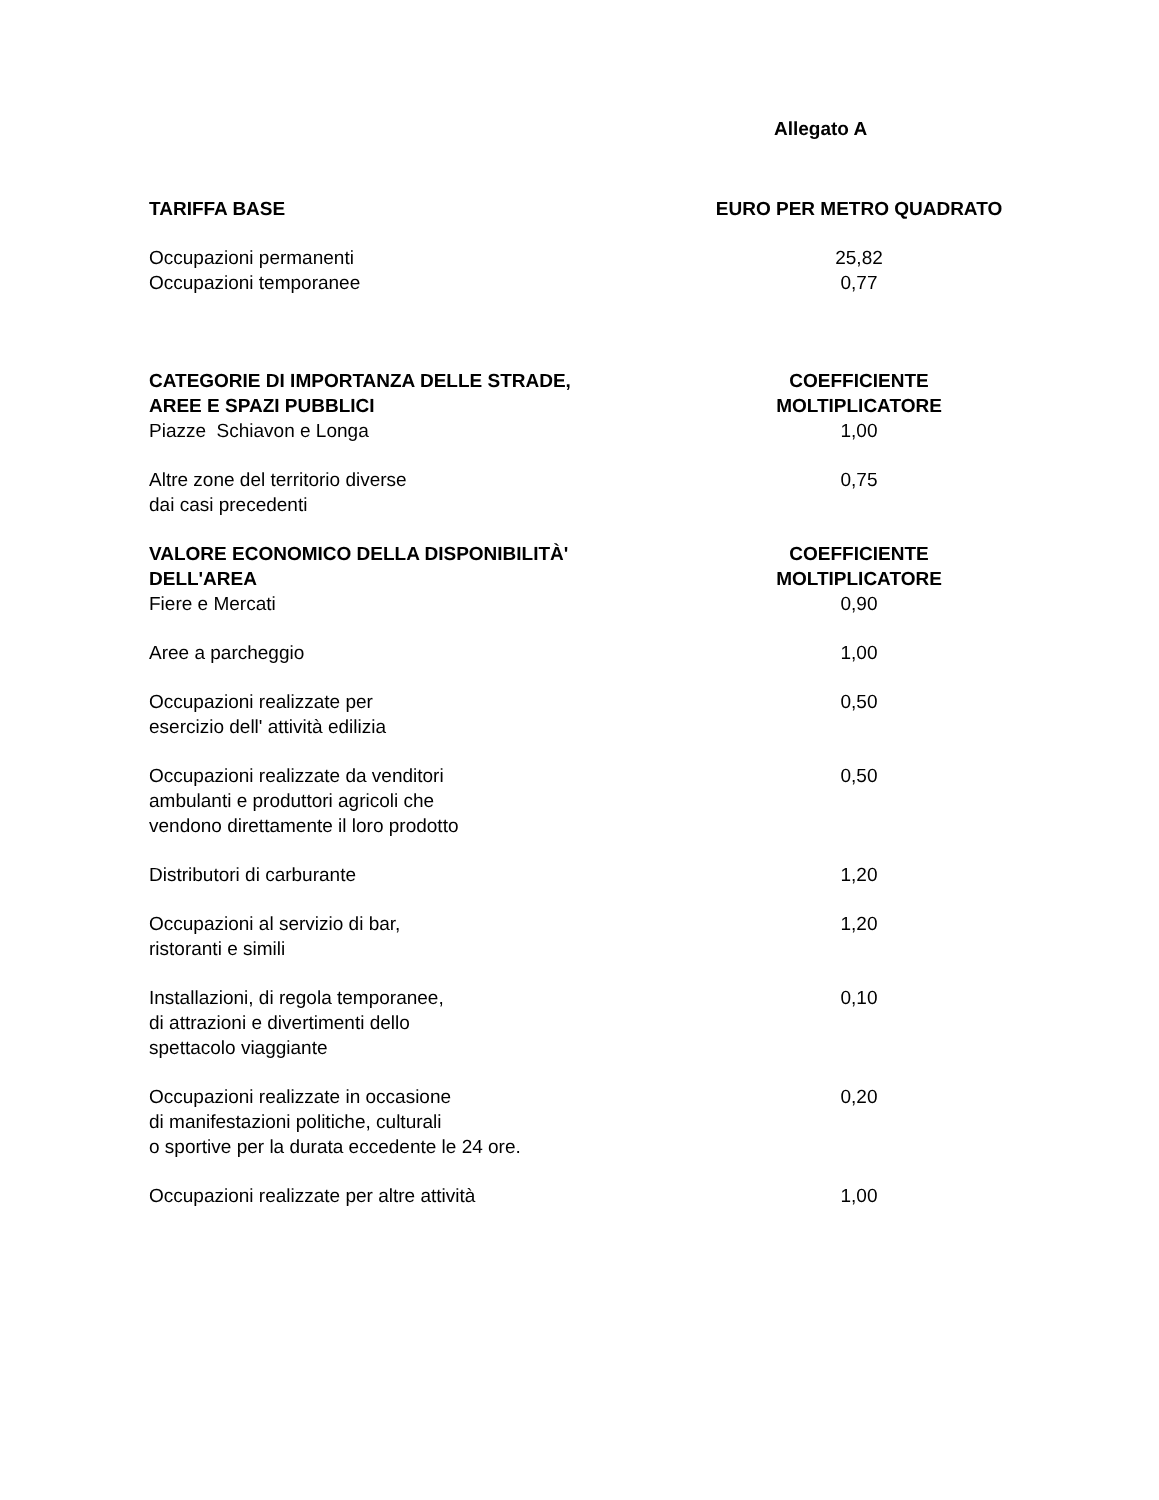Allegato A
| TARIFFA BASE | EURO PER METRO QUADRATO |
| --- | --- |
| Occupazioni permanenti | 25,82 |
| Occupazioni temporanee | 0,77 |
| CATEGORIE DI IMPORTANZA DELLE STRADE, AREE E SPAZI PUBBLICI | COEFFICIENTE MOLTIPLICATORE |
| Piazze Schiavon e Longa | 1,00 |
| Altre zone del territorio diverse dai casi precedenti | 0,75 |
| VALORE ECONOMICO DELLA DISPONIBILITÀ' DELL'AREA | COEFFICIENTE MOLTIPLICATORE |
| Fiere e Mercati | 0,90 |
| Aree a parcheggio | 1,00 |
| Occupazioni realizzate per esercizio dell' attività edilizia | 0,50 |
| Occupazioni realizzate da venditori ambulanti e produttori agricoli che vendono direttamente il loro prodotto | 0,50 |
| Distributori di carburante | 1,20 |
| Occupazioni al servizio di bar, ristoranti e simili | 1,20 |
| Installazioni, di regola temporanee, di attrazioni e divertimenti dello spettacolo viaggiante | 0,10 |
| Occupazioni realizzate in occasione di manifestazioni politiche, culturali o sportive per la durata eccedente le 24 ore. | 0,20 |
| Occupazioni realizzate per altre attività | 1,00 |